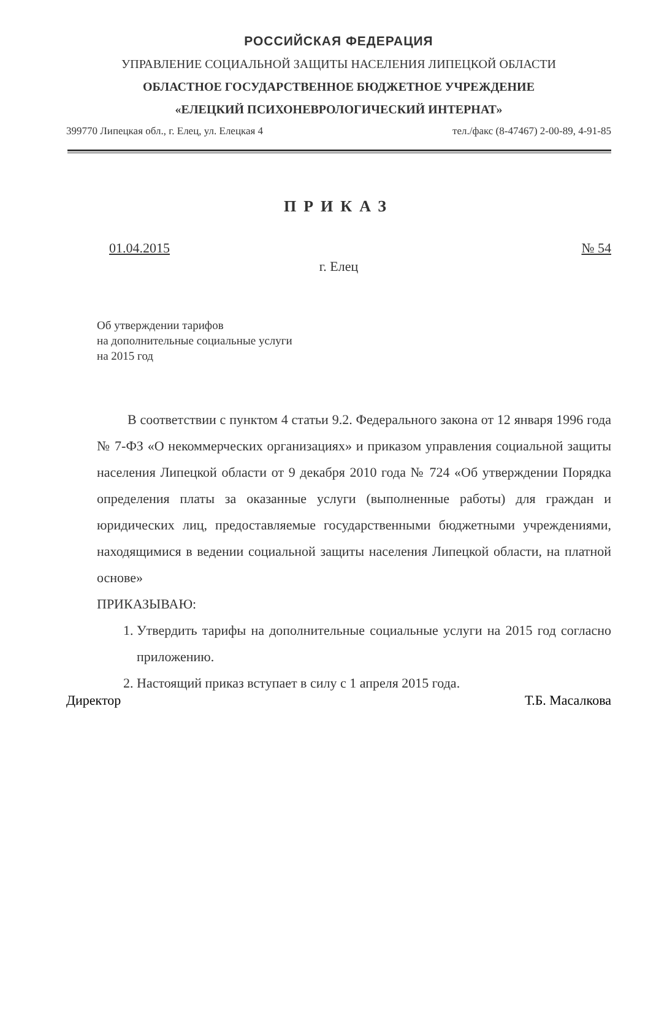РОССИЙСКАЯ ФЕДЕРАЦИЯ
УПРАВЛЕНИЕ СОЦИАЛЬНОЙ ЗАЩИТЫ НАСЕЛЕНИЯ ЛИПЕЦКОЙ ОБЛАСТИ
ОБЛАСТНОЕ ГОСУДАРСТВЕННОЕ БЮДЖЕТНОЕ УЧРЕЖДЕНИЕ
«ЕЛЕЦКИЙ ПСИХОНЕВРОЛОГИЧЕСКИЙ ИНТЕРНАТ»
399770 Липецкая обл., г. Елец, ул. Елецкая 4 тел./факс (8-47467) 2-00-89, 4-91-85
ПРИКАЗ
01.04.2015 № 54
г. Елец
Об утверждении тарифов
на дополнительные социальные услуги
на 2015 год
В соответствии с пунктом 4 статьи 9.2. Федерального закона от 12 января 1996 года № 7-ФЗ «О некоммерческих организациях» и приказом управления социальной защиты населения Липецкой области от 9 декабря 2010 года № 724 «Об утверждении Порядка определения платы за оказанные услуги (выполненные работы) для граждан и юридических лиц, предоставляемые государственными бюджетными учреждениями, находящимися в ведении социальной защиты населения Липецкой области, на платной основе»
ПРИКАЗЫВАЮ:
1. Утвердить тарифы на дополнительные социальные услуги на 2015 год согласно приложению.
2. Настоящий приказ вступает в силу с 1 апреля 2015 года.
Директор Т.Б. Масалкова